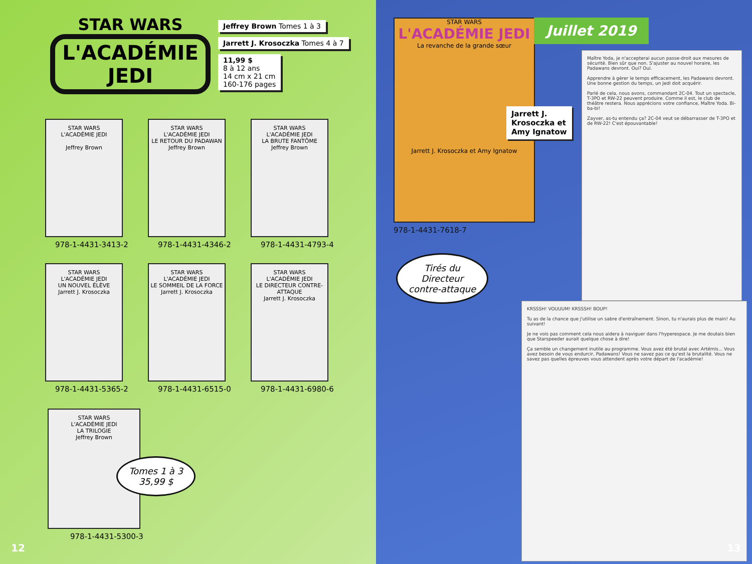STAR WARS
L'ACADÉMIE JEDI
Jeffrey Brown Tomes 1 à 3
Jarrett J. Krosoczka Tomes 4 à 7
11,99 $
8 à 12 ans
14 cm x 21 cm
160-176 pages
STAR WARS
L'ACADÉMIE JEDI
Jeffrey Brown
978-1-4431-3413-2
STAR WARS
L'ACADÉMIE JEDI
LE RETOUR DU PADAWAN
Jeffrey Brown
978-1-4431-4346-2
STAR WARS
L'ACADÉMIE JEDI
LA BRUTE FANTÔME
Jeffrey Brown
978-1-4431-4793-4
STAR WARS
L'ACADÉMIE JEDI
UN NOUVEL ÉLÈVE
Jarrett J. Krosoczka
978-1-4431-5365-2
STAR WARS
L'ACADÉMIE JEDI
LE SOMMEIL DE LA FORCE
Jarrett J. Krosoczka
978-1-4431-6515-0
STAR WARS
L'ACADÉMIE JEDI
LE DIRECTEUR CONTRE-ATTAQUE
Jarrett J. Krosoczka
978-1-4431-6980-6
STAR WARS
L'ACADÉMIE JEDI
LA TRILOGIE
Jeffrey Brown
978-1-4431-5300-3
Tomes 1 à 3
35,99 $
12
STAR WARS
L'ACADÉMIE JEDI
La revanche de la grande sœur
Jarrett J. Krosoczka et Amy Ignatow
Juillet 2019
Jarrett J.
Krosoczka et
Amy Ignatow
978-1-4431-7618-7
Maître Yoda, je n'accepterai aucun passe-droit aux mesures de sécurité. Bien sûr que non. S'ajuster au nouvel horaire, les Padawans devront. Oui? Oui.
Apprendre à gérer le temps efficacement, les Padawans devront. Une bonne gestion du temps, un Jedi doit acquérir.
Parlé de cela, nous avons, commandant 2C-04. Tout un spectacle, T-3PO et RW-22 peuvent produire. Comme il est, le club de théâtre restera. Nous apprécions votre confiance, Maître Yoda. Bi-ba-bi!
Zayver, as-tu entendu ça? 2C-04 veut se débarrasser de T-3PO et de RW-22! C'est épouvantable!
KRSSSH! VOUUUM! KRSSSH! BOUP!
Tu as de la chance que j'utilise un sabre d'entraînement. Sinon, tu n'aurais plus de main! Au suivant!
Je ne vois pas comment cela nous aidera à naviguer dans l'hyperespace. Je me doutais bien que Starspeeder aurait quelque chose à dire!
Ça semble un changement inutile au programme. Vous avez été brutal avec Artémis... Vous avez besoin de vous endurcir, Padawans! Vous ne savez pas ce qu'est la brutalité. Vous ne savez pas quelles épreuves vous attendent après votre départ de l'académie!
Tirés du
Directeur
contre-attaque
13